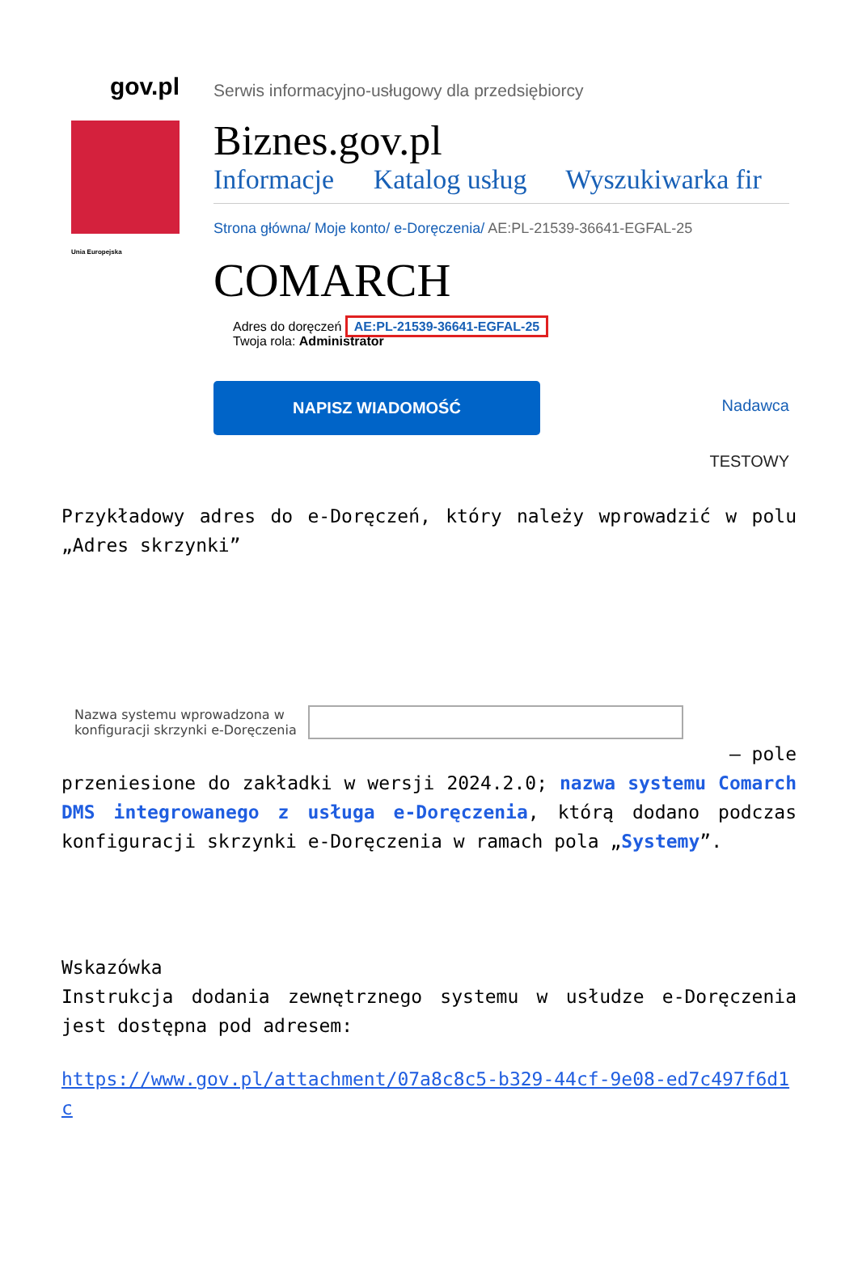gov.pl
Unia Europejska
Serwis informacyjno-usługowy dla przedsiębiorcy
Biznes.gov.pl
Informacje Katalog usług Wyszukiwarka fir
Strona główna/ Moje konto/ e-Doręczenia/ AE:PL-21539-36641-EGFAL-25
COMARCH
Adres do doręczeń AE:PL-21539-36641-EGFAL-25
Twoja rola: Administrator
NAPISZ WIADOMOŚĆ
Nadawca
TESTOWY
Przykładowy adres do e-Doręczeń, który należy wprowadzić w polu „Adres skrzynki”
Nazwa systemu wprowadzona w
konfiguracji skrzynki e-Doręczenia
– pole
przeniesione do zakładki w wersji 2024.2.0; nazwa systemu Comarch DMS integrowanego z usługa e-Doręczenia, którą dodano podczas konfiguracji skrzynki e-Doręczenia w ramach pola „Systemy”.
Wskazówka
Instrukcja dodania zewnętrznego systemu w usłudze e-Doręczenia jest dostępna pod adresem:
https://www.gov.pl/attachment/07a8c8c5-b329-44cf-9e08-ed7c497f6d1c